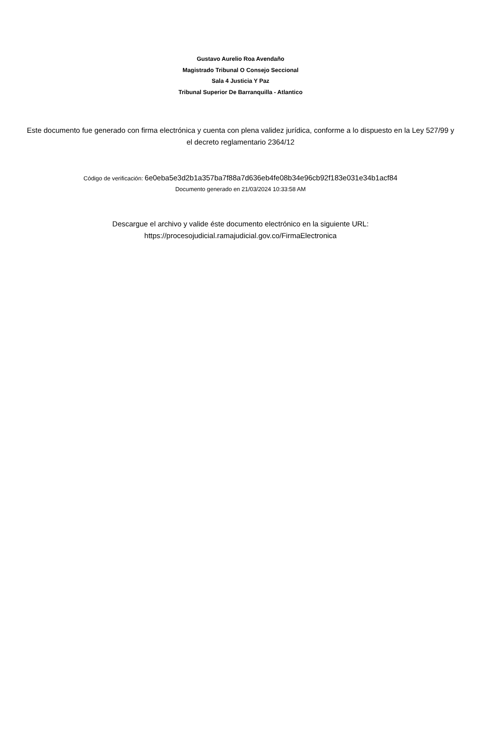Gustavo Aurelio Roa Avendaño
Magistrado Tribunal O Consejo Seccional
Sala 4 Justicia Y Paz
Tribunal Superior De Barranquilla - Atlantico
Este documento fue generado con firma electrónica y cuenta con plena validez jurídica, conforme a lo dispuesto en la Ley 527/99 y el decreto reglamentario 2364/12
Código de verificación: 6e0eba5e3d2b1a357ba7f88a7d636eb4fe08b34e96cb92f183e031e34b1acf84
Documento generado en 21/03/2024 10:33:58 AM
Descargue el archivo y valide éste documento electrónico en la siguiente URL:
https://procesojudicial.ramajudicial.gov.co/FirmaElectronica